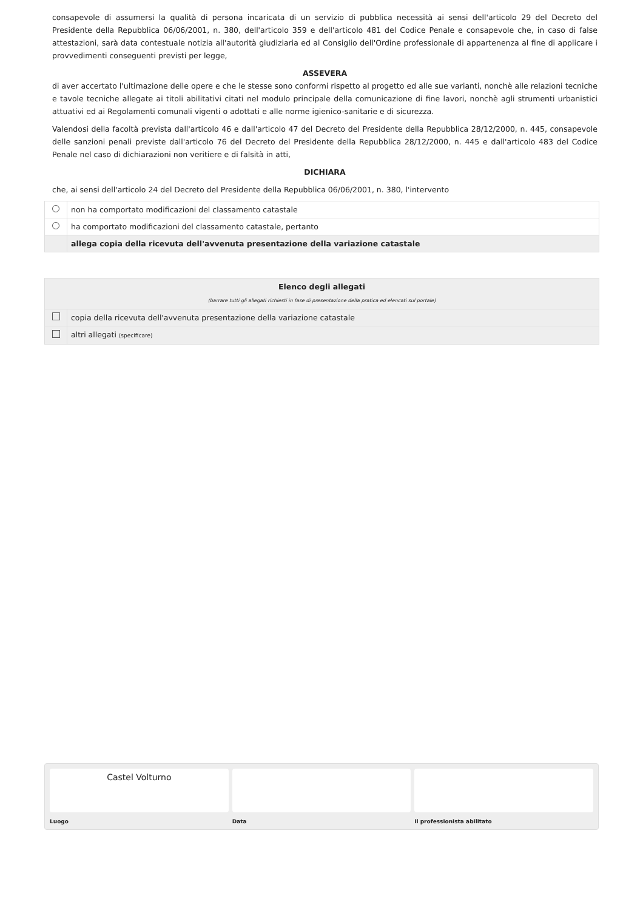consapevole di assumersi la qualità di persona incaricata di un servizio di pubblica necessità ai sensi dell'articolo 29 del Decreto del Presidente della Repubblica 06/06/2001, n. 380, dell'articolo 359 e dell'articolo 481 del Codice Penale e consapevole che, in caso di false attestazioni, sarà data contestuale notizia all'autorità giudiziaria ed al Consiglio dell'Ordine professionale di appartenenza al fine di applicare i provvedimenti conseguenti previsti per legge,
ASSEVERA
di aver accertato l'ultimazione delle opere e che le stesse sono conformi rispetto al progetto ed alle sue varianti, nonchè alle relazioni tecniche e tavole tecniche allegate ai titoli abilitativi citati nel modulo principale della comunicazione di fine lavori, nonchè agli strumenti urbanistici attuativi ed ai Regolamenti comunali vigenti o adottati e alle norme igienico-sanitarie e di sicurezza.
Valendosi della facoltà prevista dall'articolo 46 e dall'articolo 47 del Decreto del Presidente della Repubblica 28/12/2000, n. 445, consapevole delle sanzioni penali previste dall'articolo 76 del Decreto del Presidente della Repubblica 28/12/2000, n. 445 e dall'articolo 483 del Codice Penale nel caso di dichiarazioni non veritiere e di falsità in atti,
DICHIARA
che, ai sensi dell'articolo 24 del Decreto del Presidente della Repubblica 06/06/2001, n. 380, l'intervento
| | non ha comportato modificazioni del classamento catastale |
| | ha comportato modificazioni del classamento catastale, pertanto |
| | allega copia della ricevuta dell'avvenuta presentazione della variazione catastale |
| Elenco degli allegati (barrare tutti gli allegati richiesti in fase di presentazione della pratica ed elencati sul portale) | |
| | copia della ricevuta dell'avvenuta presentazione della variazione catastale |
| | altri allegati (specificare) |
Castel Volturno
Luogo
Data il professionista abilitato